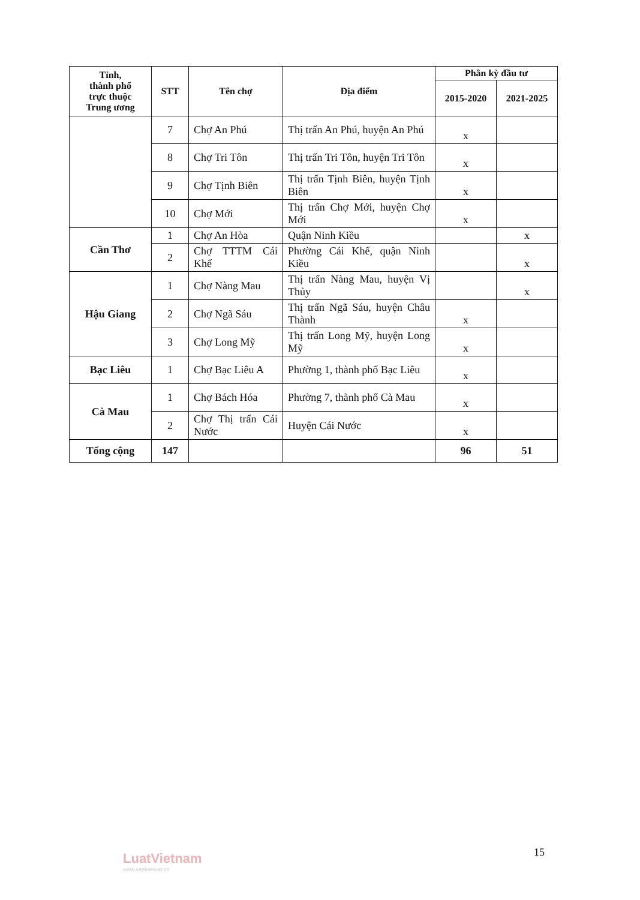| Tỉnh, thành phố trực thuộc Trung ương | STT | Tên chợ | Địa điểm | Phân kỳ đầu tư | |
| --- | --- | --- | --- | --- | --- |
| | | | | 2015-2020 | 2021-2025 |
| | 7 | Chợ An Phú | Thị trấn An Phú, huyện An Phú | x | |
| | 8 | Chợ Tri Tôn | Thị trấn Tri Tôn, huyện Tri Tôn | x | |
| | 9 | Chợ Tịnh Biên | Thị trấn Tịnh Biên, huyện Tịnh Biên | x | |
| | 10 | Chợ Mới | Thị trấn Chợ Mới, huyện Chợ Mới | x | |
| Cần Thơ | 1 | Chợ An Hòa | Quận Ninh Kiều | | x |
| | 2 | Chợ TTTM Cái Khế | Phường Cái Khế, quận Ninh Kiều | | x |
| Hậu Giang | 1 | Chợ Nàng Mau | Thị trấn Nàng Mau, huyện Vị Thủy | | x |
| | 2 | Chợ Ngã Sáu | Thị trấn Ngã Sáu, huyện Châu Thành | x | |
| | 3 | Chợ Long Mỹ | Thị trấn Long Mỹ, huyện Long Mỹ | x | |
| Bạc Liêu | 1 | Chợ Bạc Liêu A | Phường 1, thành phố Bạc Liêu | x | |
| Cà Mau | 1 | Chợ Bách Hóa | Phường 7, thành phố Cà Mau | x | |
| | 2 | Chợ Thị trấn Cái Nước | Huyện Cái Nước | x | |
| Tổng cộng | 147 | | | 96 | 51 |
LuatVietnam
www.vanbanluat.vn
15